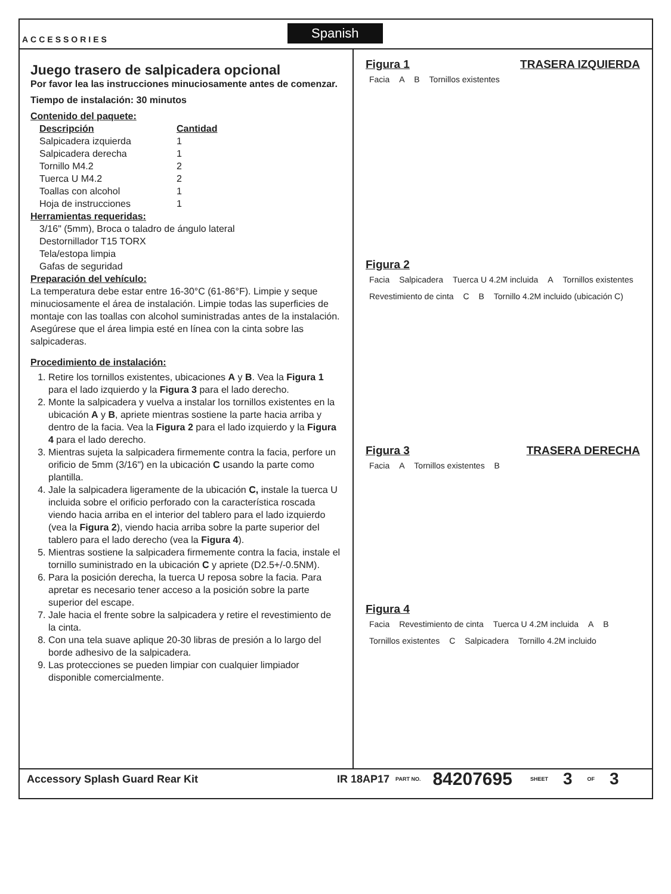ACCESSORIES
Spanish
Juego trasero de salpicadera opcional
Por favor lea las instrucciones minuciosamente antes de comenzar.
Tiempo de instalación: 30 minutos
Contenido del paquete:
| Descripción | Cantidad |
| --- | --- |
| Salpicadera izquierda | 1 |
| Salpicadera derecha | 1 |
| Tornillo M4.2 | 2 |
| Tuerca U M4.2 | 2 |
| Toallas con alcohol | 1 |
| Hoja de instrucciones | 1 |
Herramientas requeridas:
3/16" (5mm), Broca o taladro de ángulo lateral
Destornillador T15 TORX
Tela/estopa limpia
Gafas de seguridad
Preparación del vehículo:
La temperatura debe estar entre 16-30°C (61-86°F). Limpie y seque minuciosamente el área de instalación. Limpie todas las superficies de montaje con las toallas con alcohol suministradas antes de la instalación. Asegúrese que el área limpia esté en línea con la cinta sobre las salpicaderas.
Procedimiento de instalación:
1. Retire los tornillos existentes, ubicaciones A y B. Vea la Figura 1 para el lado izquierdo y la Figura 3 para el lado derecho.
2. Monte la salpicadera y vuelva a instalar los tornillos existentes en la ubicación A y B, apriete mientras sostiene la parte hacia arriba y dentro de la facia. Vea la Figura 2 para el lado izquierdo y la Figura 4 para el lado derecho.
3. Mientras sujeta la salpicadera firmemente contra la facia, perfore un orificio de 5mm (3/16") en la ubicación C usando la parte como plantilla.
4. Jale la salpicadera ligeramente de la ubicación C, instale la tuerca U incluida sobre el orificio perforado con la característica roscada viendo hacia arriba en el interior del tablero para el lado izquierdo (vea la Figura 2), viendo hacia arriba sobre la parte superior del tablero para el lado derecho (vea la Figura 4).
5. Mientras sostiene la salpicadera firmemente contra la facia, instale el tornillo suministrado en la ubicación C y apriete (D2.5+/-0.5NM).
6. Para la posición derecha, la tuerca U reposa sobre la facia. Para apretar es necesario tener acceso a la posición sobre la parte superior del escape.
7. Jale hacia el frente sobre la salpicadera y retire el revestimiento de la cinta.
8. Con una tela suave aplique 20-30 libras de presión a lo largo del borde adhesivo de la salpicadera.
9. Las protecciones se pueden limpiar con cualquier limpiador disponible comercialmente.
Figura 1 TRASERA IZQUIERDA
Facia A B Tornillos existentes
Figura 2
Facia Salpicadera Tuerca U 4.2M incluida A Tornillos existentes Revestimiento de cinta C B Tornillo 4.2M incluido (ubicación C)
Figura 3 TRASERA DERECHA
Facia A Tornillos existentes B
Figura 4
Facia Revestimiento de cinta Tuerca U 4.2M incluida A B Tornillos existentes C Salpicadera Tornillo 4.2M incluido
Accessory Splash Guard Rear Kit IR 18AP17 PART NO. 84207695 SHEET 3 OF 3